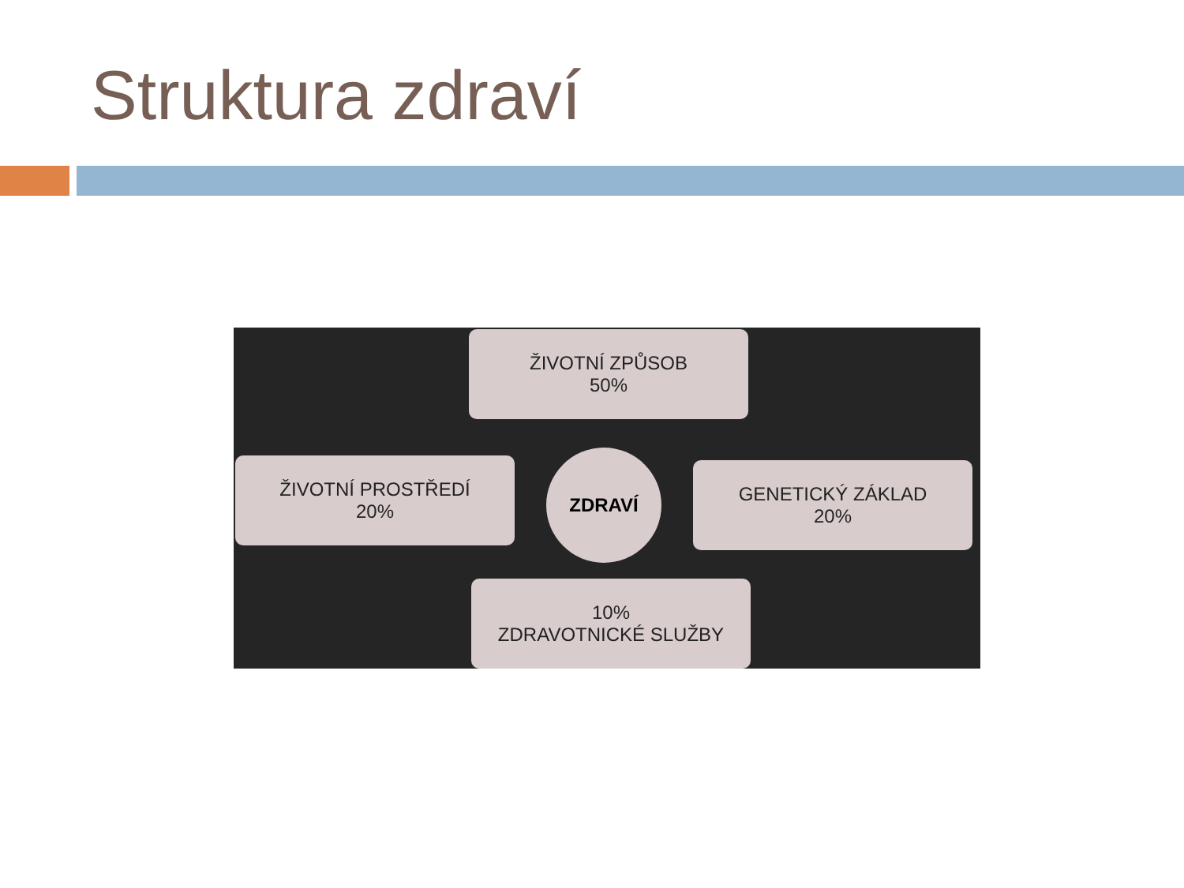Struktura zdraví
ŽIVOTNÍ ZPŮSOB
50%
ŽIVOTNÍ PROSTŘEDÍ
20%
ZDRAVÍ
GENETICKÝ ZÁKLAD
20%
10%
ZDRAVOTNICKÉ SLUŽBY